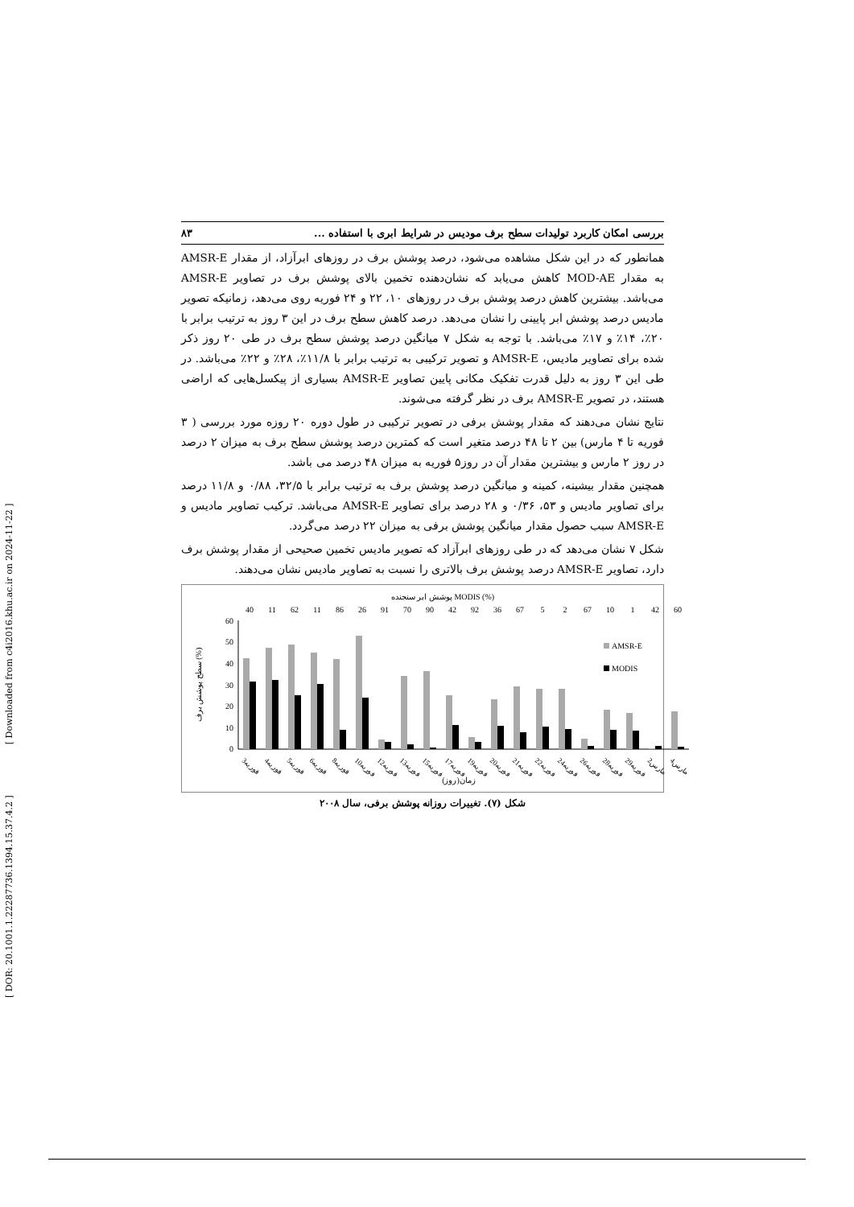[ DOR: 20.1001.1.22287736.1394.15.37.4.2 ] [ Downloaded from c4i2016.khu.ac.ir on 2024-11-22 ]
بررسی امکان کاربرد تولیدات سطح برف مودیس در شرایط ابری با استفاده ... ۸۳
همانطور که در این شکل مشاهده می‌شود، درصد پوشش برف در روزهای ابرآزاد، از مقدار AMSR-E به مقدار MOD-AE کاهش می‌یابد که نشان‌دهنده تخمین بالای پوشش برف در تصاویر AMSR-E می‌باشد. بیشترین کاهش درصد پوشش برف در روزهای ۱۰، ۲۲ و ۲۴ فوریه روی می‌دهد، زمانیکه تصویر مادیس درصد پوشش ابر پایینی را نشان می‌دهد. درصد کاهش سطح برف در این ۳ روز به ترتیب برابر با ۲۰٪، ۱۴٪ و ۱۷٪ می‌باشد. با توجه به شکل ۷ میانگین درصد پوشش سطح برف در طی ۲۰ روز ذکر شده برای تصاویر مادیس، AMSR-E و تصویر ترکیبی به ترتیب برابر با ۱۱/۸٪، ۲۸٪ و ۲۲٪ می‌باشد. در طی این ۳ روز به دلیل قدرت تفکیک مکانی پایین تصاویر AMSR-E بسیاری از پیکسل‌هایی که اراضی هستند، در تصویر AMSR-E برف در نظر گرفته می‌شوند.
نتایج نشان می‌دهند که مقدار پوشش برفی در تصویر ترکیبی در طول دوره ۲۰ روزه مورد بررسی ( ۳ فوریه تا ۴ مارس) بین ۲ تا ۴۸ درصد متغیر است که کمترین درصد پوشش سطح برف به میزان ۲ درصد در روز ۲ مارس و بیشترین مقدار آن در روز۵ فوریه به میزان ۴۸ درصد می باشد.
همچنین مقدار بیشینه، کمینه و میانگین درصد پوشش برف به ترتیب برابر با ۳۲/۵، ۰/۸۸ و ۱۱/۸ درصد برای تصاویر مادیس و ۵۳، ۰/۳۶ و ۲۸ درصد برای تصاویر AMSR-E می‌باشد. ترکیب تصاویر مادیس و AMSR-E سبب حصول مقدار میانگین پوشش برفی به میزان ۲۲ درصد می‌گردد.
شکل ۷ نشان می‌دهد که در طی روزهای ابرآزاد که تصویر مادیس تخمین صحیحی از مقدار پوشش برف دارد، تصاویر AMSR-E درصد پوشش برف بالاتری را نسبت به تصاویر مادیس نشان می‌دهند.
پوشش ابر سنجنده MODIS (%)
40
11
62
11
86
26
91
70
90
42
92
36
67
5
2
67
10
1
42
60
60
50
40
30
20
10
0
سطح پوشش برف (%)
AMSR-E
MODIS
3فوریه
4فوریه
5فوریه
6فوریه
8فوریه
10فوریه
12فوریه
13فوریه
15فوریه
17فوریه
19فوریه
20فوریه
21فوریه
22فوریه
24فوریه
26فوریه
28فوریه
29فوریه
2مارس
4مارس
زمان(روز)
شکل (۷). تغییرات روزانه پوشش برفی، سال ۲۰۰۸